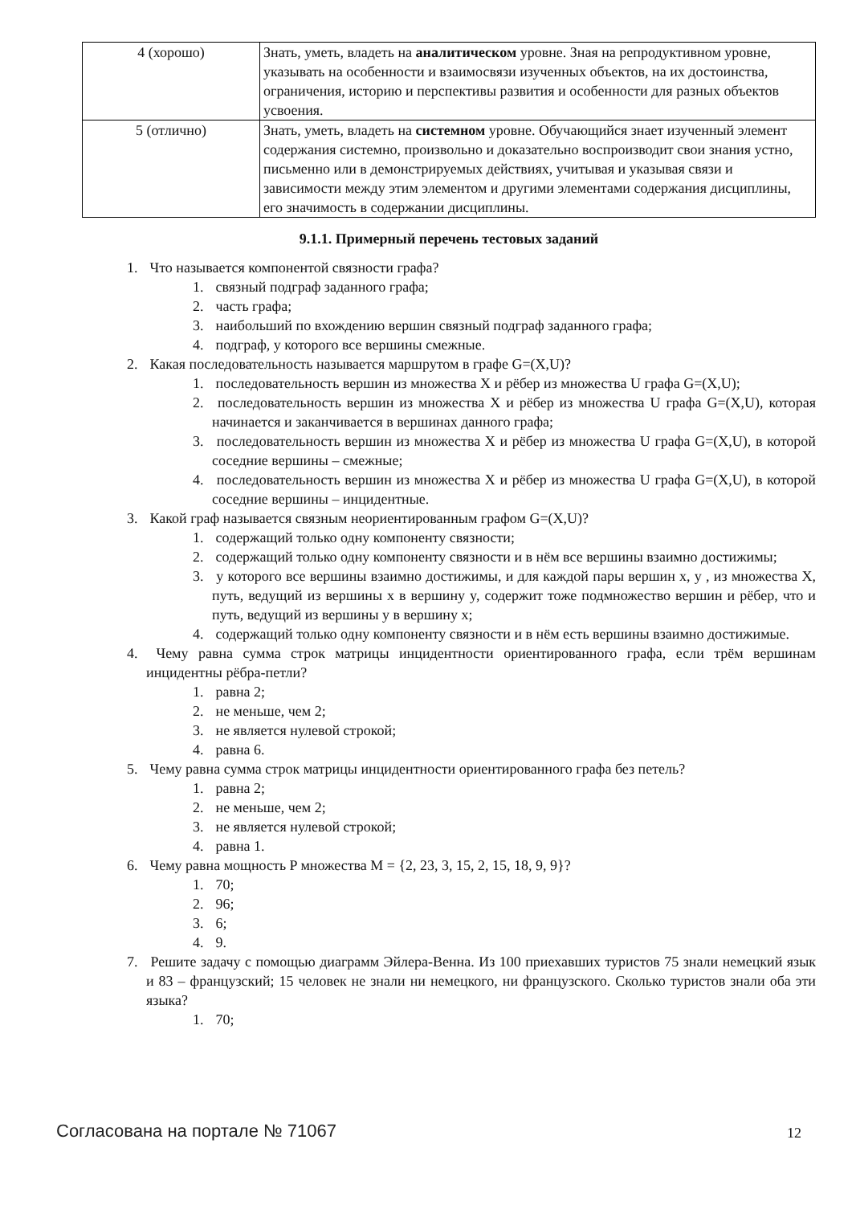| 4 (хорошо) | Знать, уметь, владеть на аналитическом уровне. Зная на репродуктивном уровне, указывать на особенности и взаимосвязи изученных объектов, на их достоинства, ограничения, историю и перспективы развития и особенности для разных объектов усвоения. |
| 5 (отлично) | Знать, уметь, владеть на системном уровне. Обучающийся знает изученный элемент содержания системно, произвольно и доказательно воспроизводит свои знания устно, письменно или в демонстрируемых действиях, учитывая и указывая связи и зависимости между этим элементом и другими элементами содержания дисциплины, его значимость в содержании дисциплины. |
9.1.1. Примерный перечень тестовых заданий
1. Что называется компонентой связности графа?
1. связный подграф заданного графа;
2. часть графа;
3. наибольший по вхождению вершин связный подграф заданного графа;
4. подграф, у которого все вершины смежные.
2. Какая последовательность называется маршрутом в графе G=(X,U)?
1. последовательность вершин из множества X и рёбер из множества U графа G=(X,U);
2. последовательность вершин из множества X и рёбер из множества U графа G=(X,U), которая начинается и заканчивается в вершинах данного графа;
3. последовательность вершин из множества X и рёбер из множества U графа G=(X,U), в которой соседние вершины – смежные;
4. последовательность вершин из множества X и рёбер из множества U графа G=(X,U), в которой соседние вершины – инцидентные.
3. Какой граф называется связным неориентированным графом G=(X,U)?
1. содержащий только одну компоненту связности;
2. содержащий только одну компоненту связности и в нём все вершины взаимно достижимы;
3. у которого все вершины взаимно достижимы, и для каждой пары вершин x, y , из множества X, путь, ведущий из вершины x в вершину y, содержит тоже подмножество вершин и рёбер, что и путь, ведущий из вершины y в вершину x;
4. содержащий только одну компоненту связности и в нём есть вершины взаимно достижимые.
4. Чему равна сумма строк матрицы инцидентности ориентированного графа, если трём вершинам инцидентны рёбра-петли?
1. равна 2;
2. не меньше, чем 2;
3. не является нулевой строкой;
4. равна 6.
5. Чему равна сумма строк матрицы инцидентности ориентированного графа без петель?
1. равна 2;
2. не меньше, чем 2;
3. не является нулевой строкой;
4. равна 1.
6. Чему равна мощность P множества M = {2, 23, 3, 15, 2, 15, 18, 9, 9}?
1. 70;
2. 96;
3. 6;
4. 9.
7. Решите задачу с помощью диаграмм Эйлера-Венна. Из 100 приехавших туристов 75 знали немецкий язык и 83 – французский; 15 человек не знали ни немецкого, ни французского. Сколько туристов знали оба эти языка?
1. 70;
Согласована на портале № 71067 12